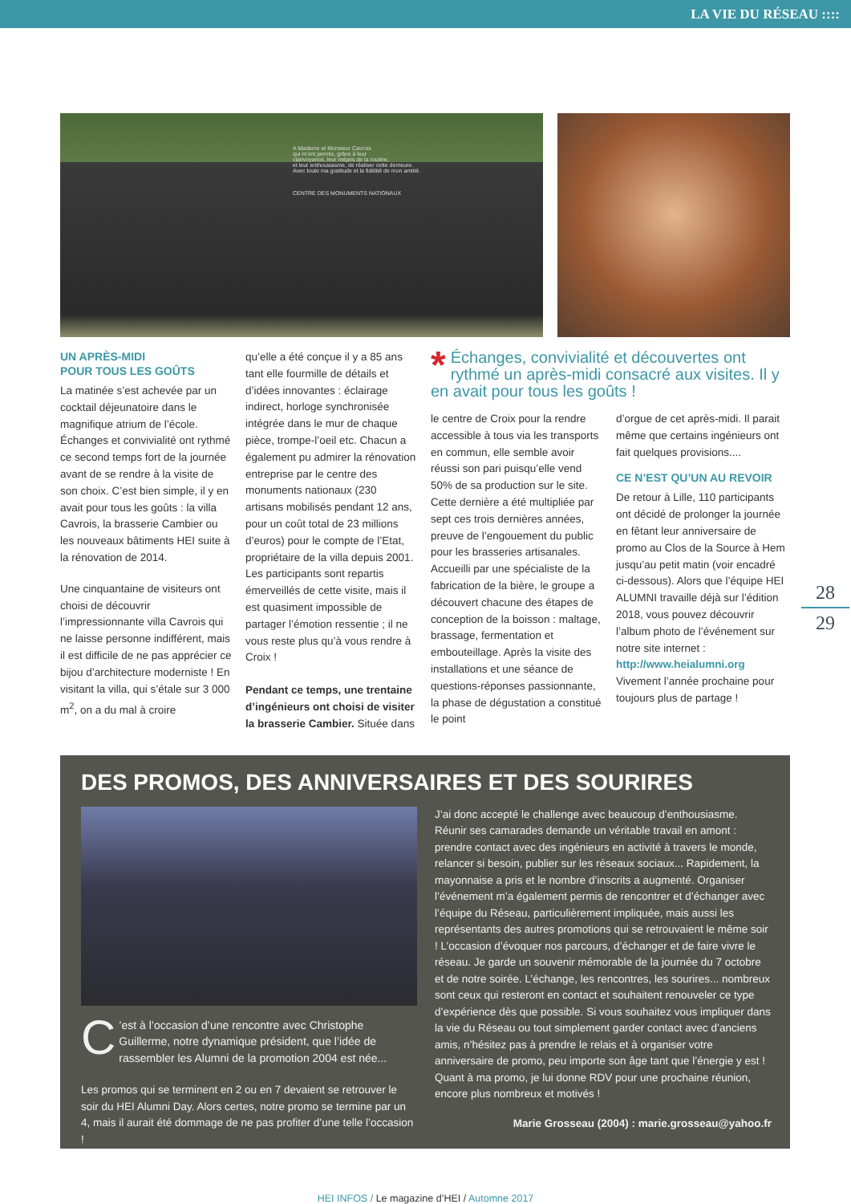LA VIE DU RÉSEAU ::::
A Madame et Monsieur Cavrois
qui m'ont permis, grâce à leur
clairvoyance, leur mépris de la routine,
et leur enthousiasme, de réaliser cette demeure.
Avec toute ma gratitude et la fidélité de mon amitié.
CENTRE DES MONUMENTS NATIONAUX
UN APRÈS-MIDI
POUR TOUS LES GOÛTS
La matinée s’est achevée par un cocktail déjeunatoire dans le magnifique atrium de l’école. Échanges et convivialité ont rythmé ce second temps fort de la journée avant de se rendre à la visite de son choix. C’est bien simple, il y en avait pour tous les goûts : la villa Cavrois, la brasserie Cambier ou les nouveaux bâtiments HEI suite à la rénovation de 2014.
Une cinquantaine de visiteurs ont choisi de découvrir l’impressionnante villa Cavrois qui ne laisse personne indifférent, mais il est difficile de ne pas apprécier ce bijou d’architecture moderniste ! En visitant la villa, qui s’étale sur 3 000 m<sup>2</sup>, on a du mal à croire
qu’elle a été conçue il y a 85 ans tant elle fourmille de détails et d’idées innovantes : éclairage indirect, horloge synchronisée intégrée dans le mur de chaque pièce, trompe-l’oeil etc. Chacun a également pu admirer la rénovation entreprise par le centre des monuments nationaux (230 artisans mobilisés pendant 12 ans, pour un coût total de 23 millions d’euros) pour le compte de l’Etat, propriétaire de la villa depuis 2001. Les participants sont repartis émerveillés de cette visite, mais il est quasiment impossible de partager l’émotion ressentie ; il ne vous reste plus qu’à vous rendre à Croix !
Pendant ce temps, une trentaine d’ingénieurs ont choisi de visiter la brasserie Cambier. Située dans
* Échanges, convivialité et découvertes ont rythmé un après-midi consacré aux visites. Il y en avait pour tous les goûts !
le centre de Croix pour la rendre accessible à tous via les transports en commun, elle semble avoir réussi son pari puisqu’elle vend 50% de sa production sur le site. Cette dernière a été multipliée par sept ces trois dernières années, preuve de l’engouement du public pour les brasseries artisanales. Accueilli par une spécialiste de la fabrication de la bière, le groupe a découvert chacune des étapes de conception de la boisson : maltage, brassage, fermentation et embouteillage. Après la visite des installations et une séance de questions-réponses passionnante, la phase de dégustation a constitué le point
d’orgue de cet après-midi. Il parait même que certains ingénieurs ont fait quelques provisions....
CE N’EST QU’UN AU REVOIR
De retour à Lille, 110 participants ont décidé de prolonger la journée en fêtant leur anniversaire de promo au Clos de la Source à Hem jusqu’au petit matin (voir encadré ci-dessous). Alors que l’équipe HEI ALUMNI travaille déjà sur l’édition 2018, vous pouvez découvrir l’album photo de l’événement sur notre site internet : http://www.heialumni.org Vivement l’année prochaine pour toujours plus de partage !
28
29
DES PROMOS, DES ANNIVERSAIRES ET DES SOURIRES
C’est à l’occasion d’une rencontre avec Christophe Guillerme, notre dynamique président, que l’idée de rassembler les Alumni de la promotion 2004 est née...
Les promos qui se terminent en 2 ou en 7 devaient se retrouver le soir du HEI Alumni Day. Alors certes, notre promo se termine par un 4, mais il aurait été dommage de ne pas profiter d’une telle l’occasion !
J’ai donc accepté le challenge avec beaucoup d’enthousiasme. Réunir ses camarades demande un véritable travail en amont : prendre contact avec des ingénieurs en activité à travers le monde, relancer si besoin, publier sur les réseaux sociaux... Rapidement, la mayonnaise a pris et le nombre d’inscrits a augmenté. Organiser l’événement m’a également permis de rencontrer et d’échanger avec l’équipe du Réseau, particulièrement impliquée, mais aussi les représentants des autres promotions qui se retrouvaient le même soir ! L’occasion d’évoquer nos parcours, d’échanger et de faire vivre le réseau. Je garde un souvenir mémorable de la journée du 7 octobre et de notre soirée. L’échange, les rencontres, les sourires... nombreux sont ceux qui resteront en contact et souhaitent renouveler ce type d’expérience dès que possible. Si vous souhaitez vous impliquer dans la vie du Réseau ou tout simplement garder contact avec d’anciens amis, n’hésitez pas à prendre le relais et à organiser votre anniversaire de promo, peu importe son âge tant que l’énergie y est ! Quant à ma promo, je lui donne RDV pour une prochaine réunion, encore plus nombreux et motivés !
Marie Grosseau (2004) : marie.grosseau@yahoo.fr
HEI INFOS / Le magazine d’HEI / Automne 2017